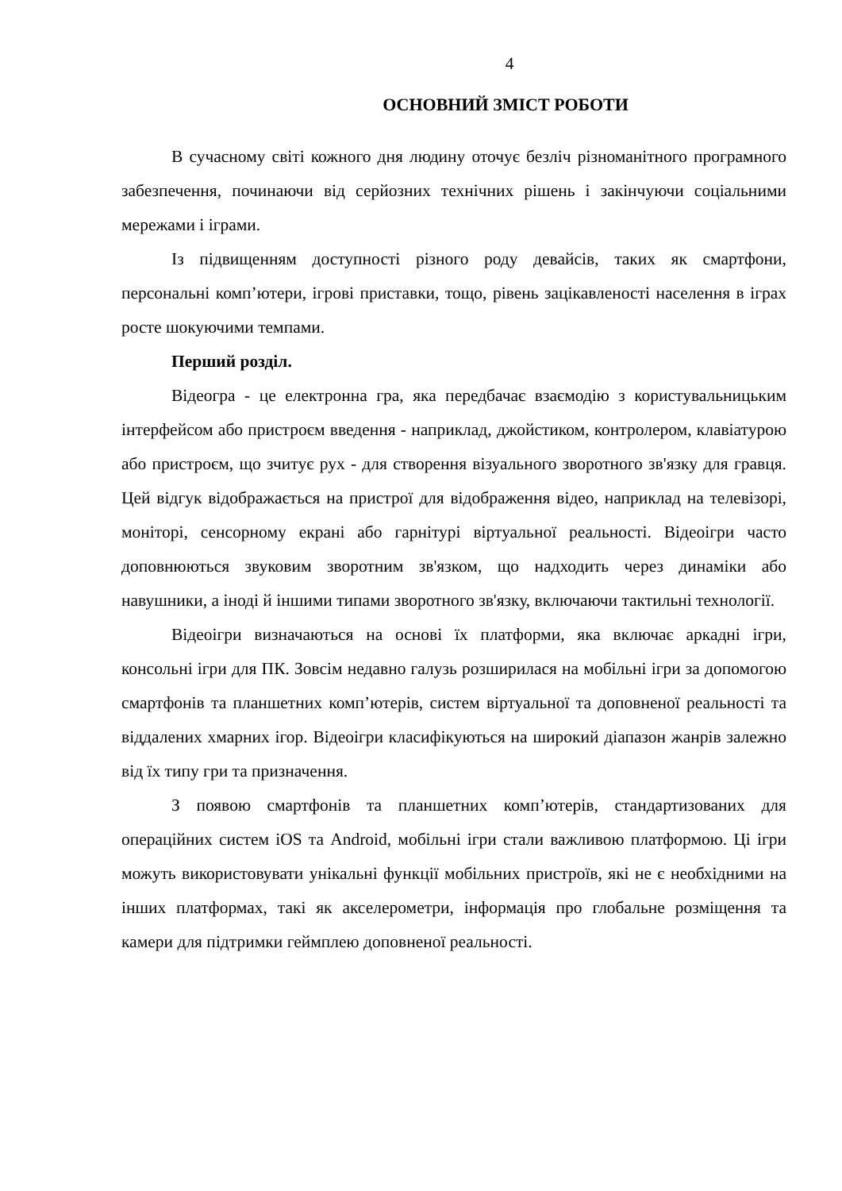4
ОСНОВНИЙ ЗМІСТ РОБОТИ
В сучасному світі кожного дня людину оточує безліч різноманітного програмного забезпечення, починаючи від серйозних технічних рішень і закінчуючи соціальними мережами і іграми.
Із підвищенням доступності різного роду девайсів, таких як смартфони, персональні комп’ютери, ігрові приставки, тощо, рівень зацікавленості населення в іграх росте шокуючими темпами.
Перший розділ.
Відеогра - це електронна гра, яка передбачає взаємодію з користувальницьким інтерфейсом або пристроєм введення - наприклад, джойстиком, контролером, клавіатурою або пристроєм, що зчитує рух - для створення візуального зворотного зв'язку для гравця. Цей відгук відображається на пристрої для відображення відео, наприклад на телевізорі, моніторі, сенсорному екрані або гарнітурі віртуальної реальності. Відеоігри часто доповнюються звуковим зворотним зв'язком, що надходить через динаміки або навушники, а іноді й іншими типами зворотного зв'язку, включаючи тактильні технології.
Відеоігри визначаються на основі їх платформи, яка включає аркадні ігри, консольні ігри для ПК. Зовсім недавно галузь розширилася на мобільні ігри за допомогою смартфонів та планшетних комп’ютерів, систем віртуальної та доповненої реальності та віддалених хмарних ігор. Відеоігри класифікуються на широкий діапазон жанрів залежно від їх типу гри та призначення.
З появою смартфонів та планшетних комп’ютерів, стандартизованих для операційних систем iOS та Android, мобільні ігри стали важливою платформою. Ці ігри можуть використовувати унікальні функції мобільних пристроїв, які не є необхідними на інших платформах, такі як акселерометри, інформація про глобальне розміщення та камери для підтримки геймплею доповненої реальності.